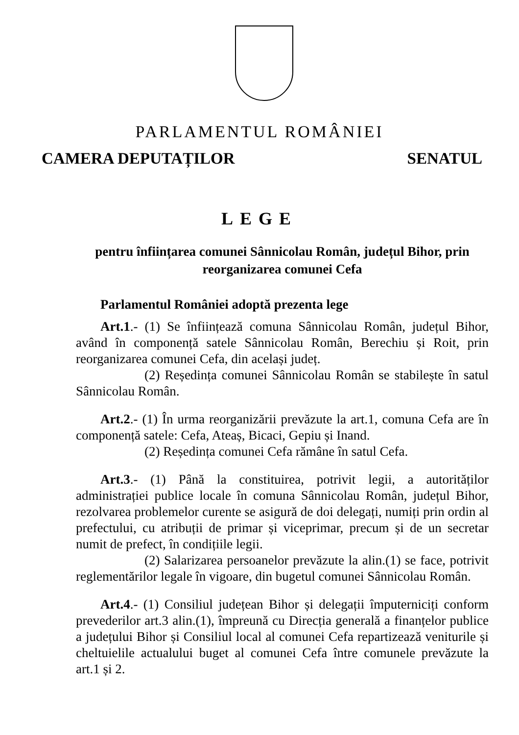PARLAMENTUL ROMÂNIEI
CAMERA DEPUTAȚILOR SENATUL
LEGE
pentru înființarea comunei Sânnicolau Român, județul Bihor, prin reorganizarea comunei Cefa
Parlamentul României adoptă prezenta lege
Art.1.- (1) Se înființează comuna Sânnicolau Român, județul Bihor, având în componență satele Sânnicolau Român, Berechiu și Roit, prin reorganizarea comunei Cefa, din același județ.
(2) Reședința comunei Sânnicolau Român se stabilește în satul Sânnicolau Român.
Art.2.- (1) În urma reorganizării prevăzute la art.1, comuna Cefa are în componență satele: Cefa, Ateaș, Bicaci, Gepiu și Inand.
(2) Reședința comunei Cefa rămâne în satul Cefa.
Art.3.- (1) Până la constituirea, potrivit legii, a autorităților administrației publice locale în comuna Sânnicolau Român, județul Bihor, rezolvarea problemelor curente se asigură de doi delegați, numiți prin ordin al prefectului, cu atribuții de primar și viceprimar, precum și de un secretar numit de prefect, în condițiile legii.
(2) Salarizarea persoanelor prevăzute la alin.(1) se face, potrivit reglementărilor legale în vigoare, din bugetul comunei Sânnicolau Român.
Art.4.- (1) Consiliul județean Bihor și delegații împuterniciți conform prevederilor art.3 alin.(1), împreună cu Direcția generală a finanțelor publice a județului Bihor și Consiliul local al comunei Cefa repartizează veniturile și cheltuielile actualului buget al comunei Cefa între comunele prevăzute la art.1 și 2.